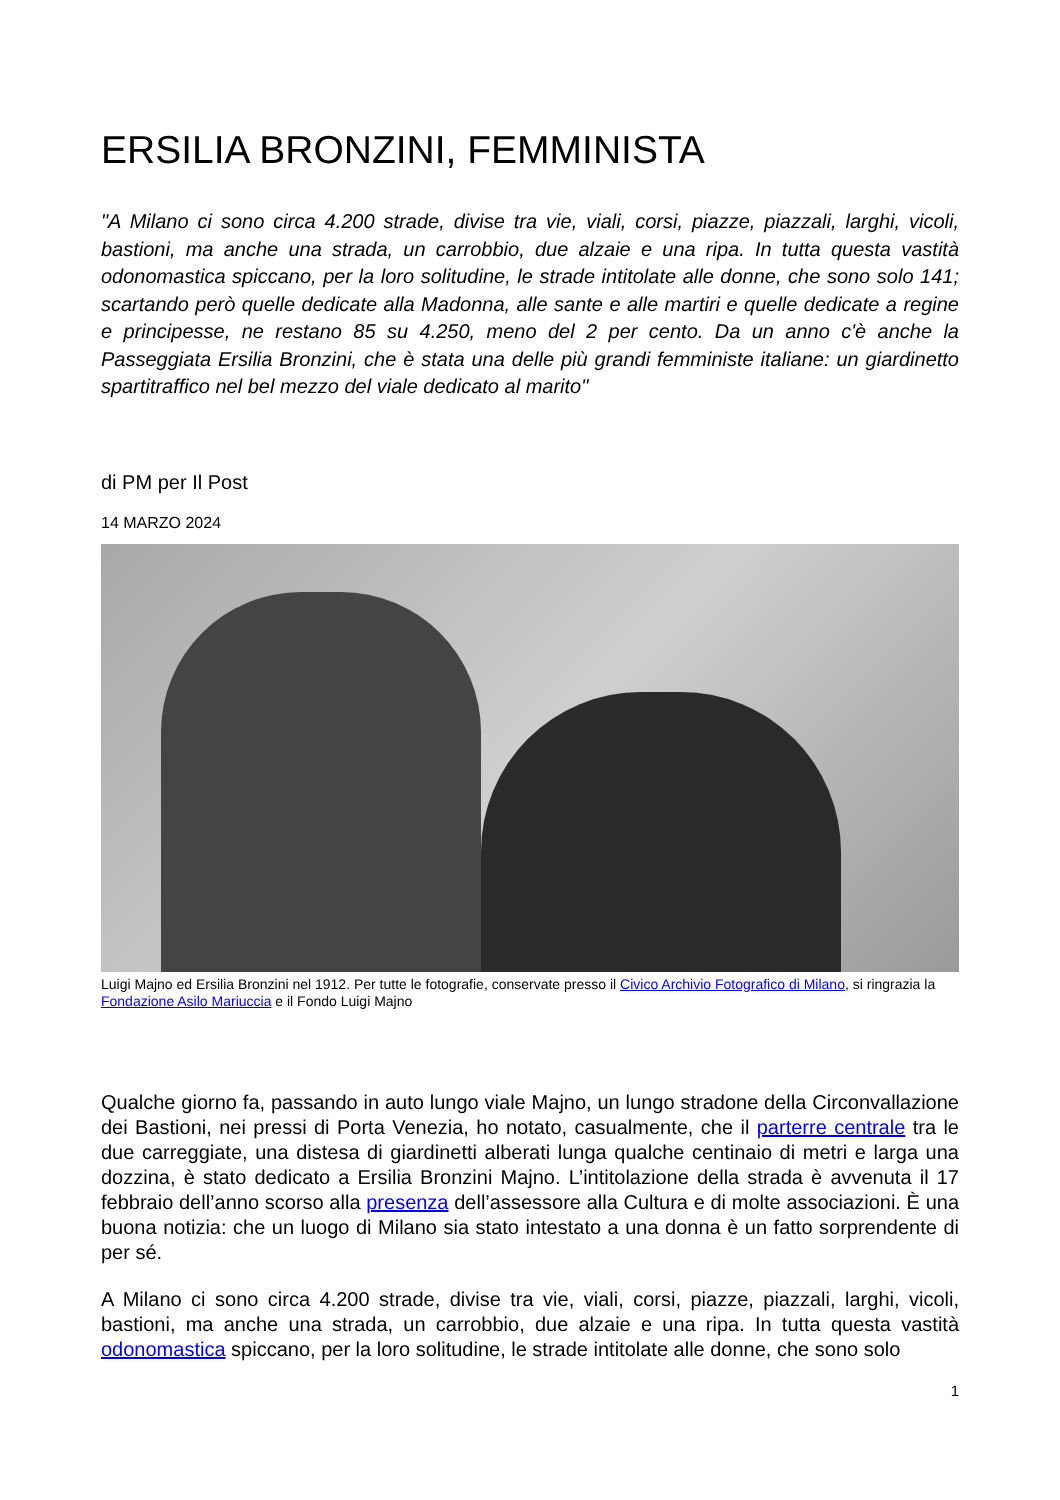ERSILIA BRONZINI, FEMMINISTA
"A Milano ci sono circa 4.200 strade, divise tra vie, viali, corsi, piazze, piazzali, larghi, vicoli, bastioni, ma anche una strada, un carrobbio, due alzaie e una ripa. In tutta questa vastità odonomastica spiccano, per la loro solitudine, le strade intitolate alle donne, che sono solo 141; scartando però quelle dedicate alla Madonna, alle sante e alle martiri e quelle dedicate a regine e principesse, ne restano 85 su 4.250, meno del 2 per cento. Da un anno c'è anche la Passeggiata Ersilia Bronzini, che è stata una delle più grandi femministe italiane: un giardinetto spartitraffico nel bel mezzo del viale dedicato al marito"
di PM per Il Post
14 MARZO 2024
Luigi Majno ed Ersilia Bronzini nel 1912. Per tutte le fotografie, conservate presso il Civico Archivio Fotografico di Milano, si ringrazia la Fondazione Asilo Mariuccia e il Fondo Luigi Majno
Qualche giorno fa, passando in auto lungo viale Majno, un lungo stradone della Circonvallazione dei Bastioni, nei pressi di Porta Venezia, ho notato, casualmente, che il parterre centrale tra le due carreggiate, una distesa di giardinetti alberati lunga qualche centinaio di metri e larga una dozzina, è stato dedicato a Ersilia Bronzini Majno. L’intitolazione della strada è avvenuta il 17 febbraio dell’anno scorso alla presenza dell’assessore alla Cultura e di molte associazioni. È una buona notizia: che un luogo di Milano sia stato intestato a una donna è un fatto sorprendente di per sé.
A Milano ci sono circa 4.200 strade, divise tra vie, viali, corsi, piazze, piazzali, larghi, vicoli, bastioni, ma anche una strada, un carrobbio, due alzaie e una ripa. In tutta questa vastità odonomastica spiccano, per la loro solitudine, le strade intitolate alle donne, che sono solo
1